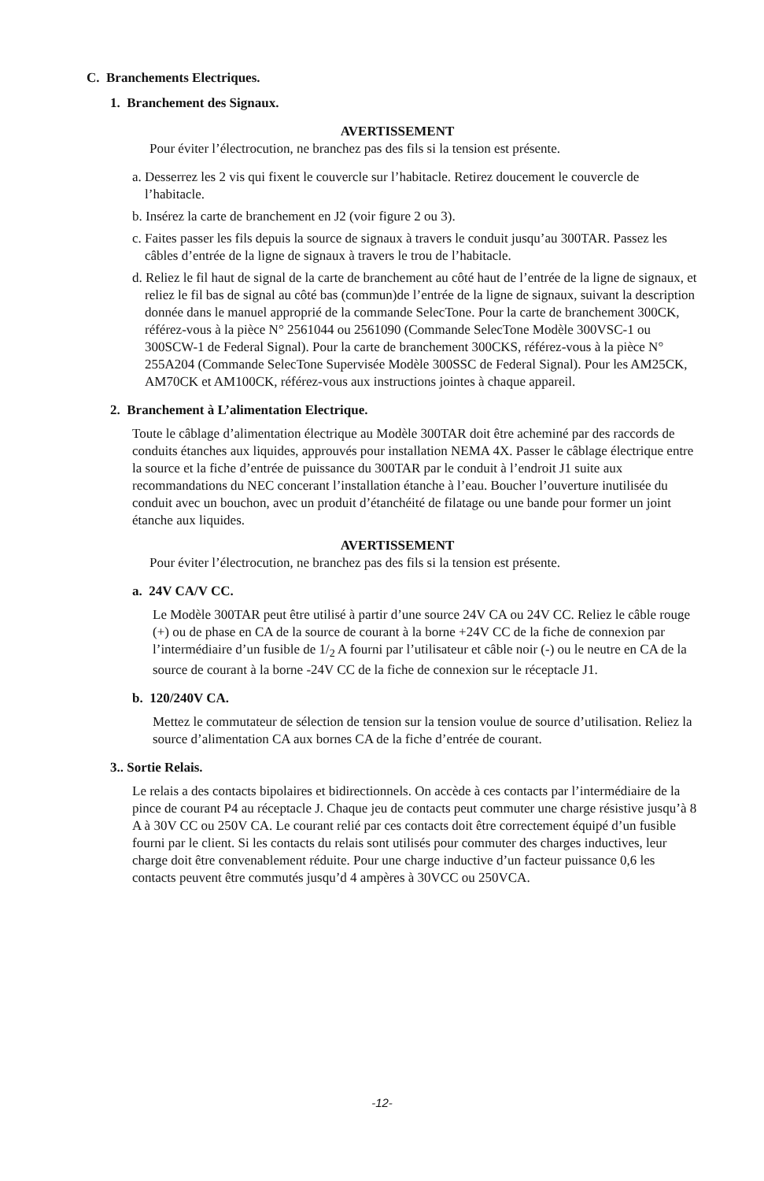C. Branchements Electriques.
1. Branchement des Signaux.
AVERTISSEMENT
Pour éviter l’électrocution, ne branchez pas des fils si la tension est présente.
a. Desserrez les 2 vis qui fixent le couvercle sur l’habitacle. Retirez doucement le couvercle de l’habitacle.
b. Insérez la carte de branchement en J2 (voir figure 2 ou 3).
c. Faites passer les fils depuis la source de signaux à travers le conduit jusqu’au 300TAR. Passez les câbles d’entrée de la ligne de signaux à travers le trou de l’habitacle.
d. Reliez le fil haut de signal de la carte de branchement au côté haut de l’entrée de la ligne de signaux, et reliez le fil bas de signal au côté bas (commun)de l’entrée de la ligne de signaux, suivant la description donnée dans le manuel approprié de la commande SelecTone. Pour la carte de branchement 300CK, référez-vous à la pièce N° 2561044 ou 2561090 (Commande SelecTone Modèle 300VSC-1 ou 300SCW-1 de Federal Signal). Pour la carte de branchement 300CKS, référez-vous à la pièce N° 255A204 (Commande SelecTone Supervisée Modèle 300SSC de Federal Signal). Pour les AM25CK, AM70CK et AM100CK, référez-vous aux instructions jointes à chaque appareil.
2. Branchement à L’alimentation Electrique.
Toute le câblage d’alimentation électrique au Modèle 300TAR doit être acheminé par des raccords de conduits étanches aux liquides, approuvés pour installation NEMA 4X. Passer le câblage électrique entre la source et la fiche d’entrée de puissance du 300TAR par le conduit à l’endroit J1 suite aux recommandations du NEC concerant l’installation étanche à l’eau. Boucher l’ouverture inutilisée du conduit avec un bouchon, avec un produit d’étanchéité de filatage ou une bande pour former un joint étanche aux liquides.
AVERTISSEMENT
Pour éviter l’électrocution, ne branchez pas des fils si la tension est présente.
a. 24V CA/V CC.
Le Modèle 300TAR peut être utilisé à partir d’une source 24V CA ou 24V CC. Reliez le câble rouge (+) ou de phase en CA de la source de courant à la borne +24V CC de la fiche de connexion par l’intermédiaire d’un fusible de 1/<sub>2</sub> A fourni par l’utilisateur et câble noir (-) ou le neutre en CA de la source de courant à la borne -24V CC de la fiche de connexion sur le réceptacle J1.
b. 120/240V CA.
Mettez le commutateur de sélection de tension sur la tension voulue de source d’utilisation. Reliez la source d’alimentation CA aux bornes CA de la fiche d’entrée de courant.
3.. Sortie Relais.
Le relais a des contacts bipolaires et bidirectionnels. On accède à ces contacts par l’intermédiaire de la pince de courant P4 au réceptacle J. Chaque jeu de contacts peut commuter une charge résistive jusqu’à 8 A à 30V CC ou 250V CA. Le courant relié par ces contacts doit être correctement équipé d’un fusible fourni par le client. Si les contacts du relais sont utilisés pour commuter des charges inductives, leur charge doit être convenablement réduite. Pour une charge inductive d’un facteur puissance 0,6 les contacts peuvent être commutés jusqu’d 4 ampères à 30VCC ou 250VCA.
-12-